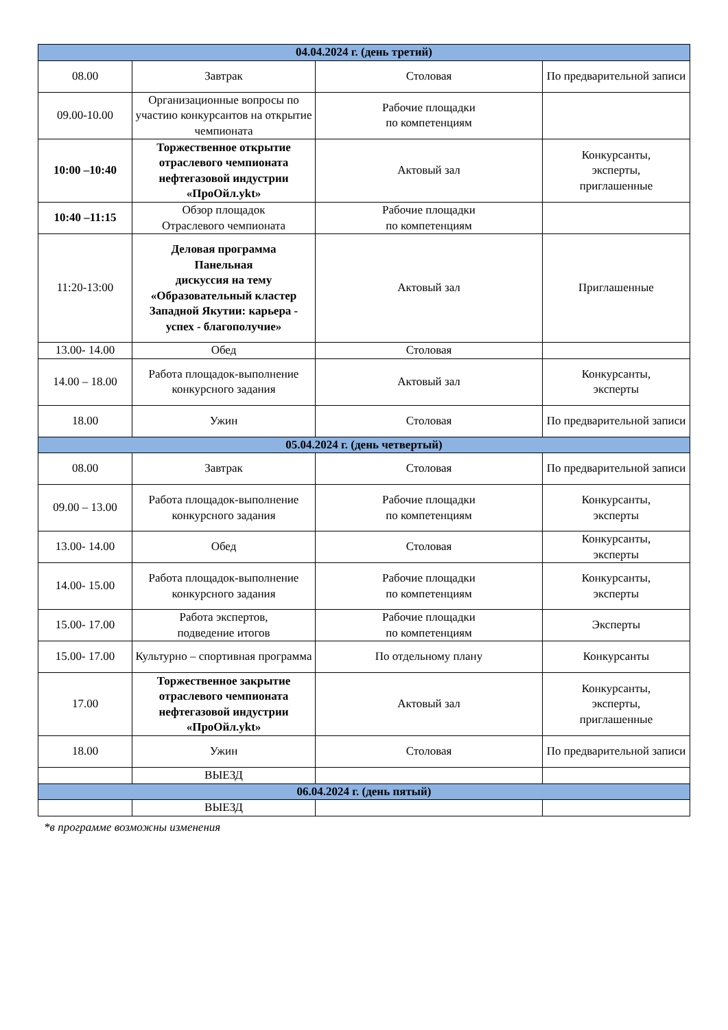| 04.04.2024 г. (день третий) | | | |
| 08.00 | Завтрак | Столовая | По предварительной записи |
| 09.00-10.00 | Организационные вопросы по участию конкурсантов на открытие чемпионата | Рабочие площадки по компетенциям | |
| 10:00 –10:40 | Торжественное открытие отраслевого чемпионата нефтегазовой индустрии «ПроОйл.ykt» | Актовый зал | Конкурсанты, эксперты, приглашенные |
| 10:40 –11:15 | Обзор площадок Отраслевого чемпионата | Рабочие площадки по компетенциям | |
| 11:20-13:00 | Деловая программа Панельная дискуссия на тему «Образовательный кластер Западной Якутии: карьера - успех - благополучие» | Актовый зал | Приглашенные |
| 13.00- 14.00 | Обед | Столовая | |
| 14.00 – 18.00 | Работа площадок-выполнение конкурсного задания | Актовый зал | Конкурсанты, эксперты |
| 18.00 | Ужин | Столовая | По предварительной записи |
| 05.04.2024 г. (день четвертый) | | | |
| 08.00 | Завтрак | Столовая | По предварительной записи |
| 09.00 – 13.00 | Работа площадок-выполнение конкурсного задания | Рабочие площадки по компетенциям | Конкурсанты, эксперты |
| 13.00- 14.00 | Обед | Столовая | Конкурсанты, эксперты |
| 14.00- 15.00 | Работа площадок-выполнение конкурсного задания | Рабочие площадки по компетенциям | Конкурсанты, эксперты |
| 15.00- 17.00 | Работа экспертов, подведение итогов | Рабочие площадки по компетенциям | Эксперты |
| 15.00- 17.00 | Культурно – спортивная программа | По отдельному плану | Конкурсанты |
| 17.00 | Торжественное закрытие отраслевого чемпионата нефтегазовой индустрии «ПроОйл.ykt» | Актовый зал | Конкурсанты, эксперты, приглашенные |
| 18.00 | Ужин | Столовая | По предварительной записи |
| | ВЫЕЗД | | |
| 06.04.2024 г. (день пятый) | | | |
| | ВЫЕЗД | | |
*в программе возможны изменения